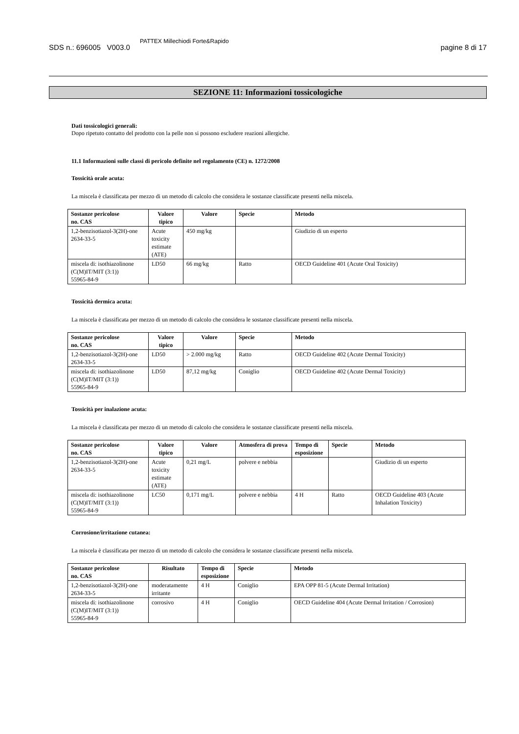SDS n.: 696005 V003.0 PATTEX Millechiodi Forte&Rapido pagine 8 di 17
SEZIONE 11: Informazioni tossicologiche
Dati tossicologici generali:
Dopo ripetuto contatto del prodotto con la pelle non si possono escludere reazioni allergiche.
11.1 Informazioni sulle classi di pericolo definite nel regolamento (CE) n. 1272/2008
Tossicità orale acuta:
La miscela è classificata per mezzo di un metodo di calcolo che considera le sostanze classificate presenti nella miscela.
| Sostanze pericolose no. CAS | Valore tipico | Valore | Specie | Metodo |
| --- | --- | --- | --- | --- |
| 1,2-benzisotiazol-3(2H)-one 2634-33-5 | Acute toxicity estimate (ATE) | 450 mg/kg | | Giudizio di un esperto |
| miscela di: isothiazolinone (C(M)IT/MIT (3:1)) 55965-84-9 | LD50 | 66 mg/kg | Ratto | OECD Guideline 401 (Acute Oral Toxicity) |
Tossicità dermica acuta:
La miscela è classificata per mezzo di un metodo di calcolo che considera le sostanze classificate presenti nella miscela.
| Sostanze pericolose no. CAS | Valore tipico | Valore | Specie | Metodo |
| --- | --- | --- | --- | --- |
| 1,2-benzisotiazol-3(2H)-one 2634-33-5 | LD50 | > 2.000 mg/kg | Ratto | OECD Guideline 402 (Acute Dermal Toxicity) |
| miscela di: isothiazolinone (C(M)IT/MIT (3:1)) 55965-84-9 | LD50 | 87,12 mg/kg | Coniglio | OECD Guideline 402 (Acute Dermal Toxicity) |
Tossicità per inalazione acuta:
La miscela è classificata per mezzo di un metodo di calcolo che considera le sostanze classificate presenti nella miscela.
| Sostanze pericolose no. CAS | Valore tipico | Valore | Atmosfera di prova | Tempo di esposizione | Specie | Metodo |
| --- | --- | --- | --- | --- | --- | --- |
| 1,2-benzisotiazol-3(2H)-one 2634-33-5 | Acute toxicity estimate (ATE) | 0,21 mg/L | polvere e nebbia | | | Giudizio di un esperto |
| miscela di: isothiazolinone (C(M)IT/MIT (3:1)) 55965-84-9 | LC50 | 0,171 mg/L | polvere e nebbia | 4 H | Ratto | OECD Guideline 403 (Acute Inhalation Toxicity) |
Corrosione/irritazione cutanea:
La miscela è classificata per mezzo di un metodo di calcolo che considera le sostanze classificate presenti nella miscela.
| Sostanze pericolose no. CAS | Risultato | Tempo di esposizione | Specie | Metodo |
| --- | --- | --- | --- | --- |
| 1,2-benzisotiazol-3(2H)-one 2634-33-5 | moderatamente irritante | 4 H | Coniglio | EPA OPP 81-5 (Acute Dermal Irritation) |
| miscela di: isothiazolinone (C(M)IT/MIT (3:1)) 55965-84-9 | corrosivo | 4 H | Coniglio | OECD Guideline 404 (Acute Dermal Irritation / Corrosion) |